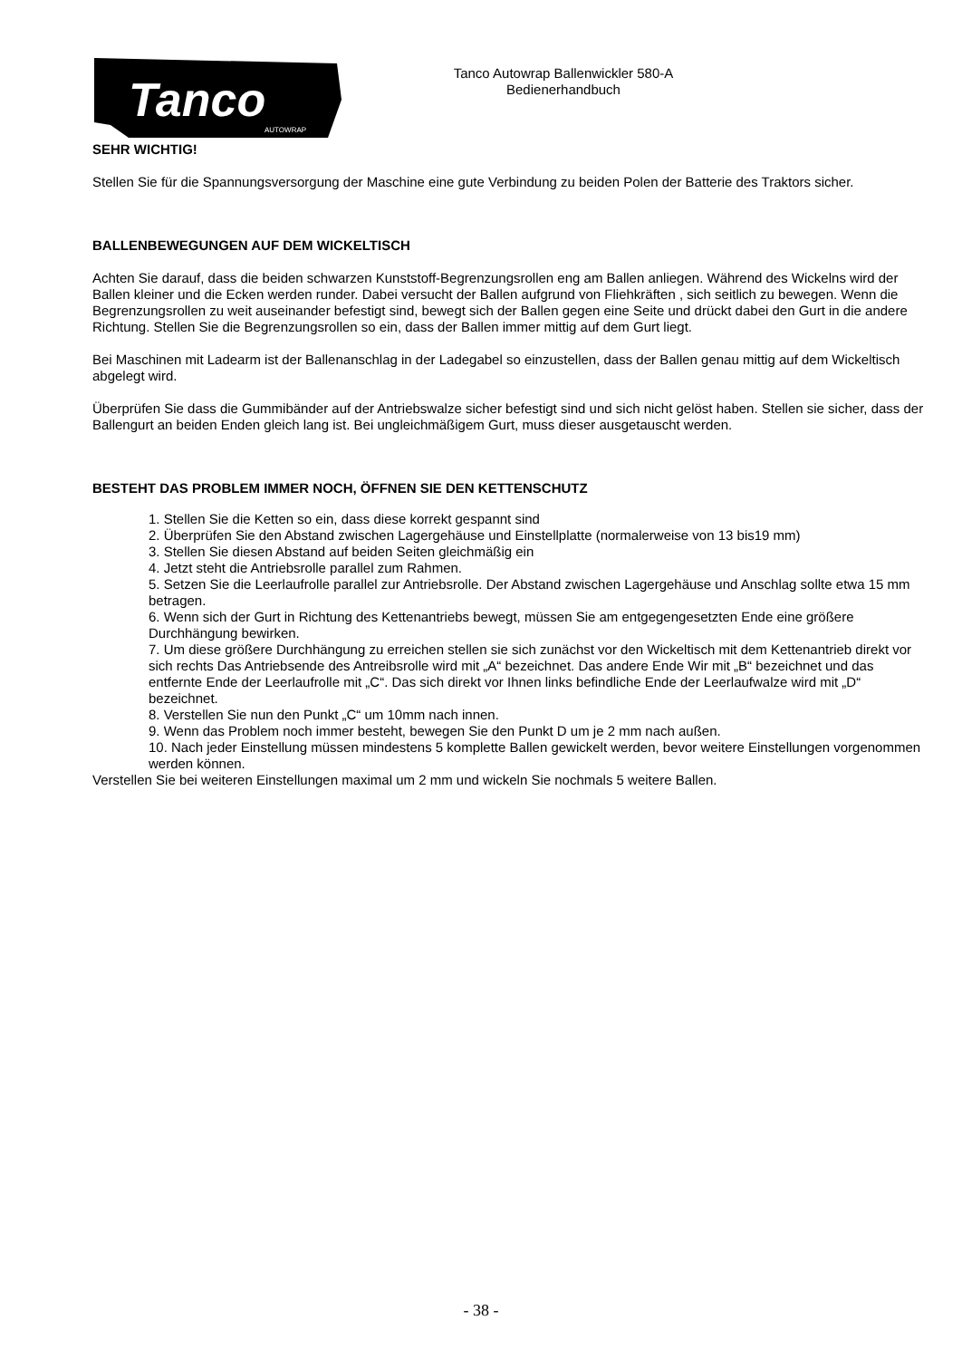Tanco
AUTOWRAP
Tanco Autowrap Ballenwickler 580-A
Bedienerhandbuch
SEHR WICHTIG!
Stellen Sie für die Spannungsversorgung der Maschine eine gute Verbindung zu beiden Polen der Batterie des Traktors sicher.
BALLENBEWEGUNGEN AUF DEM WICKELTISCH
Achten Sie darauf, dass die beiden schwarzen Kunststoff-Begrenzungsrollen eng am Ballen anliegen. Während des Wickelns wird der Ballen kleiner und die Ecken werden runder. Dabei versucht der Ballen aufgrund von Fliehkräften , sich seitlich zu bewegen. Wenn die Begrenzungsrollen zu weit auseinander befestigt sind, bewegt sich der Ballen gegen eine Seite und drückt dabei den Gurt in die andere Richtung. Stellen Sie die Begrenzungsrollen so ein, dass der Ballen immer mittig auf dem Gurt liegt.
Bei Maschinen mit Ladearm ist der Ballenanschlag in der Ladegabel so einzustellen, dass der Ballen genau mittig auf dem Wickeltisch abgelegt wird.
Überprüfen Sie dass die Gummibänder auf der Antriebswalze sicher befestigt sind und sich nicht gelöst haben. Stellen sie sicher, dass der Ballengurt an beiden Enden gleich lang ist. Bei ungleichmäßigem Gurt, muss dieser ausgetauscht werden.
BESTEHT DAS PROBLEM IMMER NOCH, ÖFFNEN SIE DEN KETTENSCHUTZ
1. Stellen Sie die Ketten so ein, dass diese korrekt gespannt sind
2. Überprüfen Sie den Abstand zwischen Lagergehäuse und Einstellplatte (normalerweise von 13 bis19 mm)
3. Stellen Sie diesen Abstand auf beiden Seiten gleichmäßig ein
4. Jetzt steht die Antriebsrolle parallel zum Rahmen.
5. Setzen Sie die Leerlaufrolle parallel zur Antriebsrolle. Der Abstand zwischen Lagergehäuse und Anschlag sollte etwa 15 mm betragen.
6. Wenn sich der Gurt in Richtung des Kettenantriebs bewegt, müssen Sie am entgegengesetzten Ende eine größere Durchhängung bewirken.
7. Um diese größere Durchhängung zu erreichen stellen sie sich zunächst vor den Wickeltisch mit dem Kettenantrieb direkt vor sich rechts Das Antriebsende des Antreibsrolle wird mit „A“ bezeichnet. Das andere Ende Wir mit „B“ bezeichnet und das entfernte Ende der Leerlaufrolle mit „C“. Das sich direkt vor Ihnen links befindliche Ende der Leerlaufwalze wird mit „D“ bezeichnet.
8. Verstellen Sie nun den Punkt „C“ um 10mm nach innen.
9. Wenn das Problem noch immer besteht, bewegen Sie den Punkt D um je 2 mm nach außen.
10. Nach jeder Einstellung müssen mindestens 5 komplette Ballen gewickelt werden, bevor weitere Einstellungen vorgenommen werden können.
Verstellen Sie bei weiteren Einstellungen maximal um 2 mm und wickeln Sie nochmals 5 weitere Ballen.
- 38 -